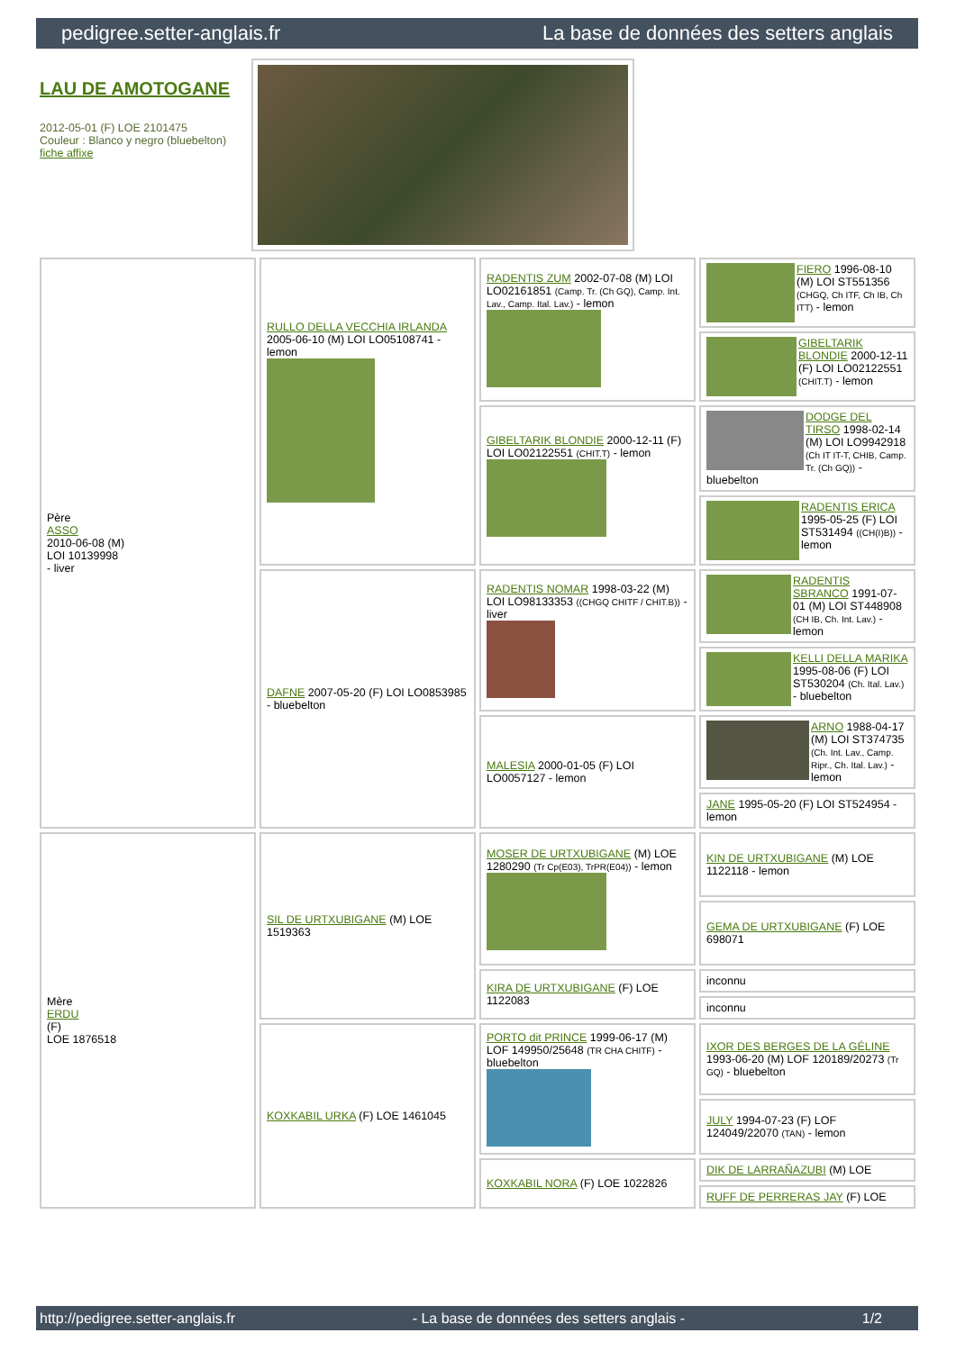pedigree.setter-anglais.fr La base de données des setters anglais
LAU DE AMOTOGANE
2012-05-01 (F) LOE 2101475
Couleur : Blanco y negro (bluebelton)
fiche affixe
| Père ASSO 2010-06-08 (M) LOI 10139998 - liver | RULLO DELLA VECCHIA IRLANDA 2005-06-10 (M) LOI LO05108741 - lemon | RADENTIS ZUM 2002-07-08 (M) LOI LO02161851 (Camp. Tr. (Ch GQ), Camp. Int. Lav., Camp. Ital. Lav.) - lemon | FIERO 1996-08-10 (M) LOI ST551356 (CHGQ, Ch ITF, Ch IB, Ch ITT) - lemon |
| | | | GIBELTARIK BLONDIE 2000-12-11 (F) LOI LO02122551 (CHIT.T) - lemon |
| | | GIBELTARIK BLONDIE 2000-12-11 (F) LOI LO02122551 (CHIT.T) - lemon | DODGE DEL TIRSO 1998-02-14 (M) LOI LO9942918 (Ch IT IT-T, CHIB, Camp. Tr. (Ch GQ)) - bluebelton |
| | | | RADENTIS ERICA 1995-05-25 (F) LOI ST531494 ((CH(I)B)) - lemon |
| | DAFNE 2007-05-20 (F) LOI LO0853985 - bluebelton | RADENTIS NOMAR 1998-03-22 (M) LOI LO98133353 ((CHGQ CHITF / CHIT.B)) - liver | RADENTIS SBRANCO 1991-07-01 (M) LOI ST448908 (CH IB, Ch. Int. Lav.) - lemon |
| | | | KELLI DELLA MARIKA 1995-08-06 (F) LOI ST530204 (Ch. Ital. Lav.) - bluebelton |
| | | MALESIA 2000-01-05 (F) LOI LO0057127 - lemon | ARNO 1988-04-17 (M) LOI ST374735 (Ch. Int. Lav., Camp. Ripr., Ch. Ital. Lav.) - lemon |
| | | | JANE 1995-05-20 (F) LOI ST524954 - lemon |
| Mère ERDU (F) LOE 1876518 | SIL DE URTXUBIGANE (M) LOE 1519363 | MOSER DE URTXUBIGANE (M) LOE 1280290 (Tr Cp(E03), TrPR(E04)) - lemon | KIN DE URTXUBIGANE (M) LOE 1122118 - lemon |
| | | | GEMA DE URTXUBIGANE (F) LOE 698071 |
| | | KIRA DE URTXUBIGANE (F) LOE 1122083 | inconnu |
| | | | inconnu |
| | KOXKABIL URKA (F) LOE 1461045 | PORTO dit PRINCE 1999-06-17 (M) LOF 149950/25648 (TR CHA CHITF) - bluebelton | IXOR DES BERGES DE LA GÉLINE 1993-06-20 (M) LOF 120189/20273 (Tr GQ) - bluebelton |
| | | | JULY 1994-07-23 (F) LOF 124049/22070 (TAN) - lemon |
| | | KOXKABIL NORA (F) LOE 1022826 | DIK DE LARRAÑAZUBI (M) LOE |
| | | | RUFF DE PERRERAS JAY (F) LOE |
http://pedigree.setter-anglais.fr - La base de données des setters anglais - 1/2